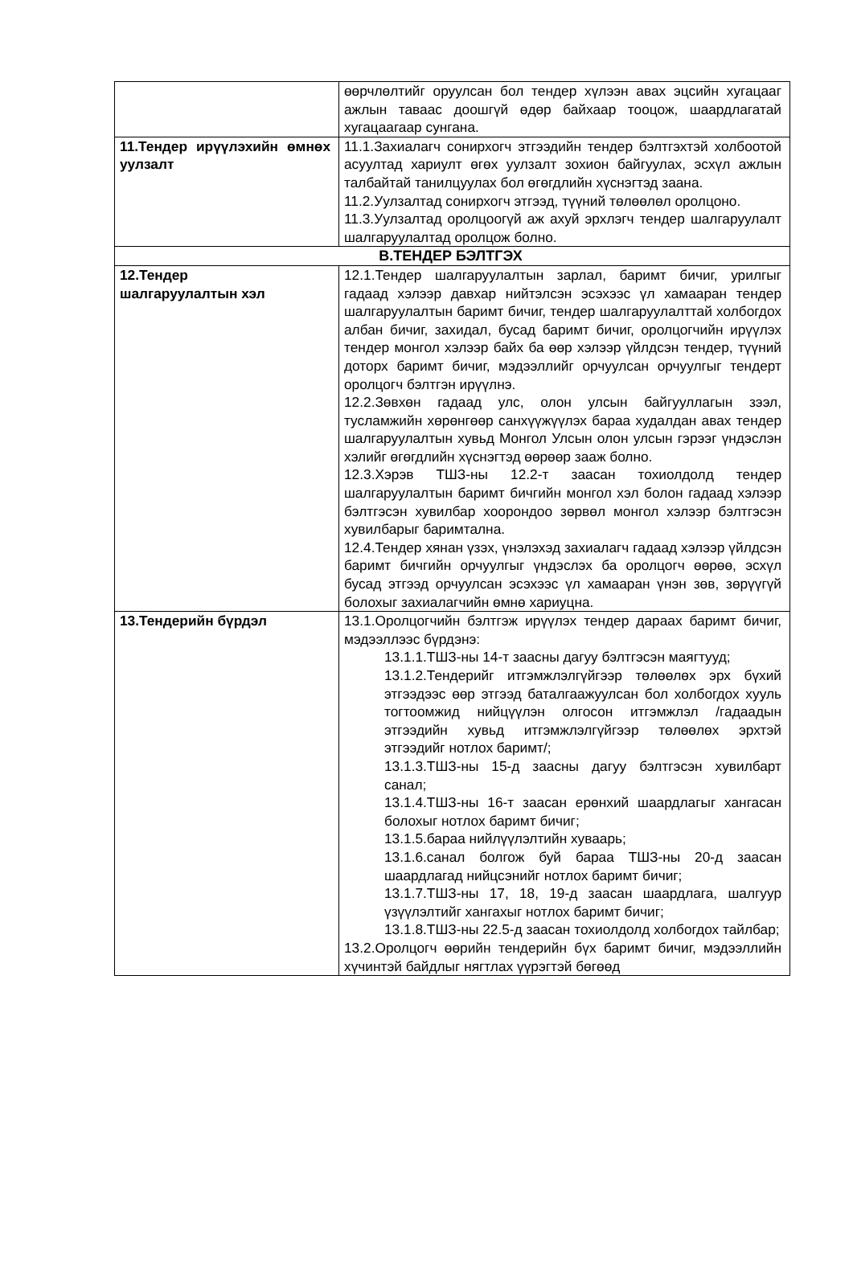| | өөрчлөлтийг оруулсан бол тендер хүлээн авах эцсийн хугацааг ажлын таваас доошгүй өдөр байхаар тооцож, шаардлагатай хугацаагаар сунгана. |
| 11.Тендер ирүүлэхийн өмнөх уулзалт | 11.1.Захиалагч сонирхогч этгээдийн тендер бэлтгэхтэй холбоотой асуултад хариулт өгөх уулзалт зохион байгуулах, эсхүл ажлын талбайтай танилцуулах бол өгөгдлийн хүснэгтэд заана. 11.2.Уулзалтад сонирхогч этгээд, түүний төлөөлөл оролцоно. 11.3.Уулзалтад оролцоогүй аж ахуй эрхлэгч тендер шалгаруулалт шалгаруулалтад оролцож болно. |
| В.ТЕНДЕР БЭЛТГЭХ | |
| 12.Тендер шалгаруулалтын хэл | 12.1.Тендер шалгаруулалтын зарлал, баримт бичиг, урилгыг гадаад хэлээр давхар нийтэлсэн эсэхээс үл хамааран тендер шалгаруулалтын баримт бичиг, тендер шалгаруулалттай холбогдох албан бичиг, захидал, бусад баримт бичиг, оролцогчийн ирүүлэх тендер монгол хэлээр байх ба өөр хэлээр үйлдсэн тендер, түүний доторх баримт бичиг, мэдээллийг орчуулсан орчуулгыг тендерт оролцогч бэлтгэн ирүүлнэ. 12.2.Зөвхөн гадаад улс, олон улсын байгууллагын зээл, тусламжийн хөрөнгөөр санхүүжүүлэх бараа худалдан авах тендер шалгаруулалтын хувьд Монгол Улсын олон улсын гэрээг үндэслэн хэлийг өгөгдлийн хүснэгтэд өөрөөр зааж болно. 12.3.Хэрэв ТШЗ-ны 12.2-т заасан тохиолдолд тендер шалгаруулалтын баримт бичгийн монгол хэл болон гадаад хэлээр бэлтгэсэн хувилбар хоорондоо зөрвөл монгол хэлээр бэлтгэсэн хувилбарыг баримтална. 12.4.Тендер хянан үзэх, үнэлэхэд захиалагч гадаад хэлээр үйлдсэн баримт бичгийн орчуулгыг үндэслэх ба оролцогч өөрөө, эсхүл бусад этгээд орчуулсан эсэхээс үл хамааран үнэн зөв, зөрүүгүй болохыг захиалагчийн өмнө хариуцна. |
| 13.Тендерийн бүрдэл | 13.1.Оролцогчийн бэлтгэж ирүүлэх тендер дараах баримт бичиг, мэдээллээс бүрдэнэ: 13.1.1.ТШЗ-ны 14-т заасны дагуу бэлтгэсэн маягтууд; 13.1.2.Тендерийг итгэмжлэлгүйгээр төлөөлөх эрх бүхий этгээдээс өөр этгээд баталгаажуулсан бол холбогдох хууль тогтоомжид нийцүүлэн олгосон итгэмжлэл /гадаадын этгээдийн хувьд итгэмжлэлгүйгээр төлөөлөх эрхтэй этгээдийг нотлох баримт/; 13.1.3.ТШЗ-ны 15-д заасны дагуу бэлтгэсэн хувилбарт санал; 13.1.4.ТШЗ-ны 16-т заасан ерөнхий шаардлагыг хангасан болохыг нотлох баримт бичиг; 13.1.5.бараа нийлүүлэлтийн хуваарь; 13.1.6.санал болгож буй бараа ТШЗ-ны 20-д заасан шаардлагад нийцсэнийг нотлох баримт бичиг; 13.1.7.ТШЗ-ны 17, 18, 19-д заасан шаардлага, шалгуур үзүүлэлтийг хангахыг нотлох баримт бичиг; 13.1.8.ТШЗ-ны 22.5-д заасан тохиолдолд холбогдох тайлбар; 13.2.Оролцогч өөрийн тендерийн бүх баримт бичиг, мэдээллийн хүчинтэй байдлыг нягтлах үүрэгтэй бөгөөд |